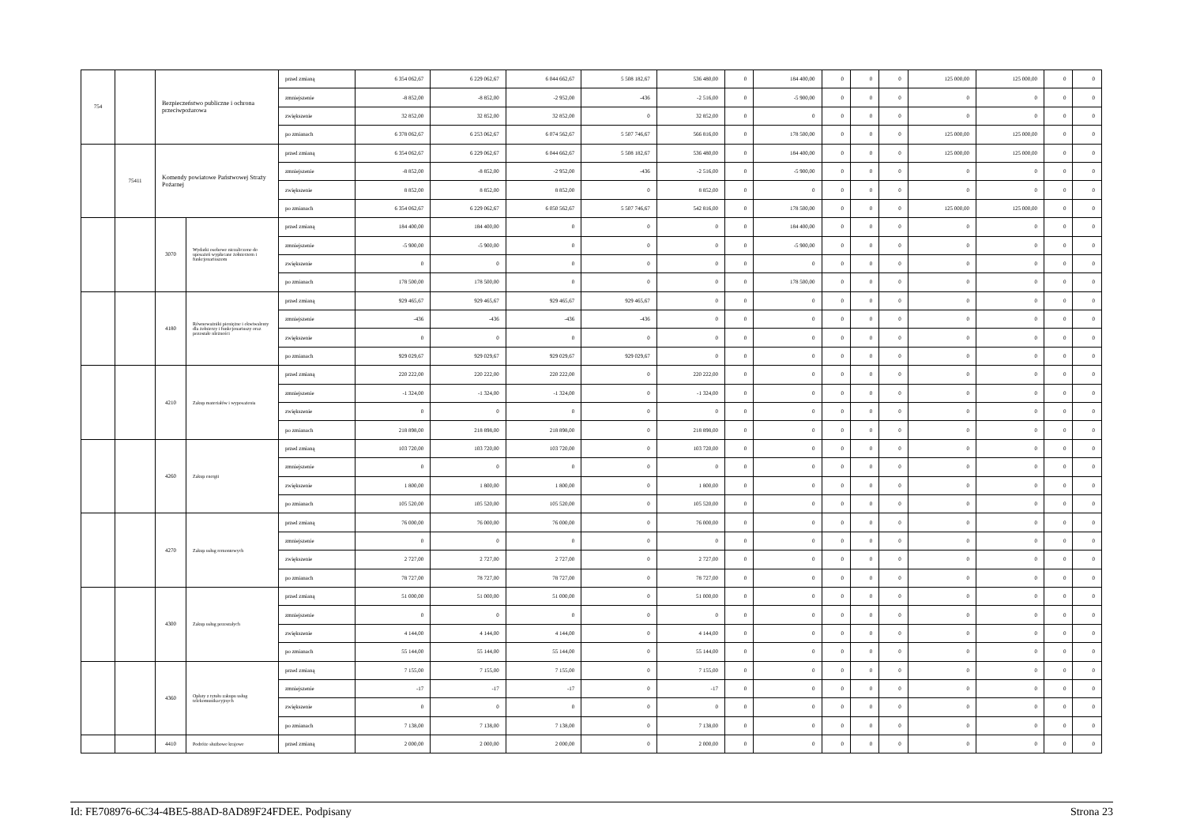| 754 | | Bezpieczeństwo publiczne i ochrona przeciwpożarowa | | przed zmianą | 6 354 062,67 | 6 229 062,67 | 6 044 662,67 | 5 508 182,67 | 536 480,00 | 0 | 184 400,00 | 0 | 0 | 0 | 125 000,00 | 125 000,00 | 0 | 0 |
| | | | | zmniejszenie | -8 852,00 | -8 852,00 | -2 952,00 | -436 | -2 516,00 | 0 | -5 900,00 | 0 | 0 | 0 | 0 | 0 | 0 | 0 |
| | | | | zwiększenie | 32 852,00 | 32 852,00 | 32 852,00 | 0 | 32 852,00 | 0 | 0 | 0 | 0 | 0 | 0 | 0 | 0 | 0 |
| | | | | po zmianach | 6 378 062,67 | 6 253 062,67 | 6 074 562,67 | 5 507 746,67 | 566 816,00 | 0 | 178 500,00 | 0 | 0 | 0 | 125 000,00 | 125 000,00 | 0 | 0 |
| | 75411 | Komendy powiatowe Państwowej Straży Pożarnej | | przed zmianą | 6 354 062,67 | 6 229 062,67 | 6 044 662,67 | 5 508 182,67 | 536 480,00 | 0 | 184 400,00 | 0 | 0 | 0 | 125 000,00 | 125 000,00 | 0 | 0 |
| | | | | zmniejszenie | -8 852,00 | -8 852,00 | -2 952,00 | -436 | -2 516,00 | 0 | -5 900,00 | 0 | 0 | 0 | 0 | 0 | 0 | 0 |
| | | | | zwiększenie | 8 852,00 | 8 852,00 | 8 852,00 | 0 | 8 852,00 | 0 | 0 | 0 | 0 | 0 | 0 | 0 | 0 | 0 |
| | | | | po zmianach | 6 354 062,67 | 6 229 062,67 | 6 050 562,67 | 5 507 746,67 | 542 816,00 | 0 | 178 500,00 | 0 | 0 | 0 | 125 000,00 | 125 000,00 | 0 | 0 |
| | | 3070 | Wydatki osobowe niezaliczone do uposażeń wypłacane żołnierzom i funkcjonariuszom | przed zmianą | 184 400,00 | 184 400,00 | 0 | 0 | 0 | 0 | 184 400,00 | 0 | 0 | 0 | 0 | 0 | 0 | 0 |
| | | | | zmniejszenie | -5 900,00 | -5 900,00 | 0 | 0 | 0 | 0 | -5 900,00 | 0 | 0 | 0 | 0 | 0 | 0 | 0 |
| | | | | zwiększenie | 0 | 0 | 0 | 0 | 0 | 0 | 0 | 0 | 0 | 0 | 0 | 0 | 0 | 0 |
| | | | | po zmianach | 178 500,00 | 178 500,00 | 0 | 0 | 0 | 0 | 178 500,00 | 0 | 0 | 0 | 0 | 0 | 0 | 0 |
| | | 4180 | Równoważniki pieniężne i ekwiwalenty dla żołnierzy i funkcjonariuszy oraz pozostałe nleżności | przed zmianą | 929 465,67 | 929 465,67 | 929 465,67 | 929 465,67 | 0 | 0 | 0 | 0 | 0 | 0 | 0 | 0 | 0 | 0 |
| | | | | zmniejszenie | -436 | -436 | -436 | -436 | 0 | 0 | 0 | 0 | 0 | 0 | 0 | 0 | 0 | 0 |
| | | | | zwiększenie | 0 | 0 | 0 | 0 | 0 | 0 | 0 | 0 | 0 | 0 | 0 | 0 | 0 | 0 |
| | | | | po zmianach | 929 029,67 | 929 029,67 | 929 029,67 | 929 029,67 | 0 | 0 | 0 | 0 | 0 | 0 | 0 | 0 | 0 | 0 |
| | | 4210 | Zakup materiałów i wyposażenia | przed zmianą | 220 222,00 | 220 222,00 | 220 222,00 | 0 | 220 222,00 | 0 | 0 | 0 | 0 | 0 | 0 | 0 | 0 | 0 |
| | | | | zmniejszenie | -1 324,00 | -1 324,00 | -1 324,00 | 0 | -1 324,00 | 0 | 0 | 0 | 0 | 0 | 0 | 0 | 0 | 0 |
| | | | | zwiększenie | 0 | 0 | 0 | 0 | 0 | 0 | 0 | 0 | 0 | 0 | 0 | 0 | 0 | 0 |
| | | | | po zmianach | 218 898,00 | 218 898,00 | 218 898,00 | 0 | 218 898,00 | 0 | 0 | 0 | 0 | 0 | 0 | 0 | 0 | 0 |
| | | 4260 | Zakup energii | przed zmianą | 103 720,00 | 103 720,00 | 103 720,00 | 0 | 103 720,00 | 0 | 0 | 0 | 0 | 0 | 0 | 0 | 0 | 0 |
| | | | | zmniejszenie | 0 | 0 | 0 | 0 | 0 | 0 | 0 | 0 | 0 | 0 | 0 | 0 | 0 | 0 |
| | | | | zwiększenie | 1 800,00 | 1 800,00 | 1 800,00 | 0 | 1 800,00 | 0 | 0 | 0 | 0 | 0 | 0 | 0 | 0 | 0 |
| | | | | po zmianach | 105 520,00 | 105 520,00 | 105 520,00 | 0 | 105 520,00 | 0 | 0 | 0 | 0 | 0 | 0 | 0 | 0 | 0 |
| | | 4270 | Zakup usług remontowych | przed zmianą | 76 000,00 | 76 000,00 | 76 000,00 | 0 | 76 000,00 | 0 | 0 | 0 | 0 | 0 | 0 | 0 | 0 | 0 |
| | | | | zmniejszenie | 0 | 0 | 0 | 0 | 0 | 0 | 0 | 0 | 0 | 0 | 0 | 0 | 0 | 0 |
| | | | | zwiększenie | 2 727,00 | 2 727,00 | 2 727,00 | 0 | 2 727,00 | 0 | 0 | 0 | 0 | 0 | 0 | 0 | 0 | 0 |
| | | | | po zmianach | 78 727,00 | 78 727,00 | 78 727,00 | 0 | 78 727,00 | 0 | 0 | 0 | 0 | 0 | 0 | 0 | 0 | 0 |
| | | 4300 | Zakup usług pozostałych | przed zmianą | 51 000,00 | 51 000,00 | 51 000,00 | 0 | 51 000,00 | 0 | 0 | 0 | 0 | 0 | 0 | 0 | 0 | 0 |
| | | | | zmniejszenie | 0 | 0 | 0 | 0 | 0 | 0 | 0 | 0 | 0 | 0 | 0 | 0 | 0 | 0 |
| | | | | zwiększenie | 4 144,00 | 4 144,00 | 4 144,00 | 0 | 4 144,00 | 0 | 0 | 0 | 0 | 0 | 0 | 0 | 0 | 0 |
| | | | | po zmianach | 55 144,00 | 55 144,00 | 55 144,00 | 0 | 55 144,00 | 0 | 0 | 0 | 0 | 0 | 0 | 0 | 0 | 0 |
| | | 4360 | Opłaty z tytułu zakupu usług telekomunikacyjnych | przed zmianą | 7 155,00 | 7 155,00 | 7 155,00 | 0 | 7 155,00 | 0 | 0 | 0 | 0 | 0 | 0 | 0 | 0 | 0 |
| | | | | zmniejszenie | -17 | -17 | -17 | 0 | -17 | 0 | 0 | 0 | 0 | 0 | 0 | 0 | 0 | 0 |
| | | | | zwiększenie | 0 | 0 | 0 | 0 | 0 | 0 | 0 | 0 | 0 | 0 | 0 | 0 | 0 | 0 |
| | | | | po zmianach | 7 138,00 | 7 138,00 | 7 138,00 | 0 | 7 138,00 | 0 | 0 | 0 | 0 | 0 | 0 | 0 | 0 | 0 |
| | | 4410 | Podróże służbowe krajowe | przed zmianą | 2 000,00 | 2 000,00 | 2 000,00 | 0 | 2 000,00 | 0 | 0 | 0 | 0 | 0 | 0 | 0 | 0 | 0 |
Id: FE708976-6C34-4BE5-88AD-8AD89F24FDEE. Podpisany Strona 23